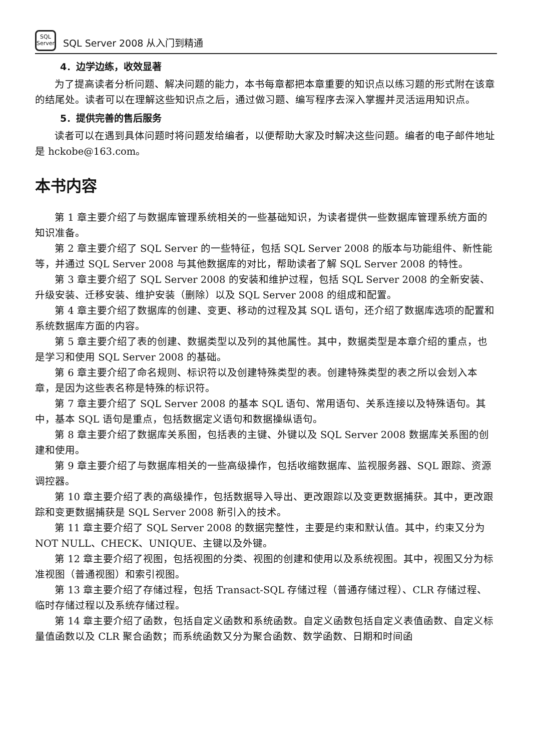SQL
Server
SQL Server 2008 从入门到精通
4．边学边练，收效显著
为了提高读者分析问题、解决问题的能力，本书每章都把本章重要的知识点以练习题的形式附在该章的结尾处。读者可以在理解这些知识点之后，通过做习题、编写程序去深入掌握并灵活运用知识点。
5．提供完善的售后服务
读者可以在遇到具体问题时将问题发给编者，以便帮助大家及时解决这些问题。编者的电子邮件地址是 hckobe@163.com。
本书内容
第 1 章主要介绍了与数据库管理系统相关的一些基础知识，为读者提供一些数据库管理系统方面的知识准备。
第 2 章主要介绍了 SQL Server 的一些特征，包括 SQL Server 2008 的版本与功能组件、新性能等，并通过 SQL Server 2008 与其他数据库的对比，帮助读者了解 SQL Server 2008 的特性。
第 3 章主要介绍了 SQL Server 2008 的安装和维护过程，包括 SQL Server 2008 的全新安装、升级安装、迁移安装、维护安装（删除）以及 SQL Server 2008 的组成和配置。
第 4 章主要介绍了数据库的创建、变更、移动的过程及其 SQL 语句，还介绍了数据库选项的配置和系统数据库方面的内容。
第 5 章主要介绍了表的创建、数据类型以及列的其他属性。其中，数据类型是本章介绍的重点，也是学习和使用 SQL Server 2008 的基础。
第 6 章主要介绍了命名规则、标识符以及创建特殊类型的表。创建特殊类型的表之所以会划入本章，是因为这些表名称是特殊的标识符。
第 7 章主要介绍了 SQL Server 2008 的基本 SQL 语句、常用语句、关系连接以及特殊语句。其中，基本 SQL 语句是重点，包括数据定义语句和数据操纵语句。
第 8 章主要介绍了数据库关系图，包括表的主键、外键以及 SQL Server 2008 数据库关系图的创建和使用。
第 9 章主要介绍了与数据库相关的一些高级操作，包括收缩数据库、监视服务器、SQL 跟踪、资源调控器。
第 10 章主要介绍了表的高级操作，包括数据导入导出、更改跟踪以及变更数据捕获。其中，更改跟踪和变更数据捕获是 SQL Server 2008 新引入的技术。
第 11 章主要介绍了 SQL Server 2008 的数据完整性，主要是约束和默认值。其中，约束又分为 NOT NULL、CHECK、UNIQUE、主键以及外键。
第 12 章主要介绍了视图，包括视图的分类、视图的创建和使用以及系统视图。其中，视图又分为标准视图（普通视图）和索引视图。
第 13 章主要介绍了存储过程，包括 Transact-SQL 存储过程（普通存储过程）、CLR 存储过程、临时存储过程以及系统存储过程。
第 14 章主要介绍了函数，包括自定义函数和系统函数。自定义函数包括自定义表值函数、自定义标量值函数以及 CLR 聚合函数；而系统函数又分为聚合函数、数学函数、日期和时间函